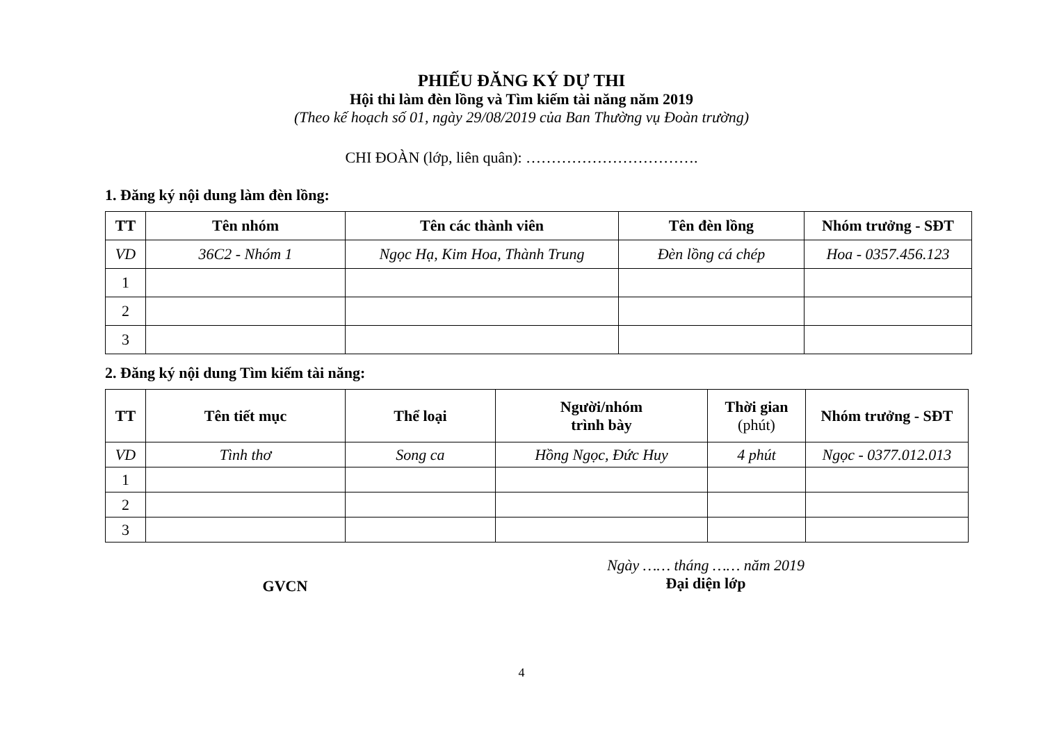PHIẾU ĐĂNG KÝ DỰ THI
Hội thi làm đèn lồng và Tìm kiếm tài năng năm 2019
(Theo kế hoạch số 01, ngày 29/08/2019 của Ban Thường vụ Đoàn trường)
CHI ĐOÀN (lớp, liên quân): …………………………….
1. Đăng ký nội dung làm đèn lồng:
| TT | Tên nhóm | Tên các thành viên | Tên đèn lồng | Nhóm trưởng - SĐT |
| --- | --- | --- | --- | --- |
| VD | 36C2 - Nhóm 1 | Ngọc Hạ, Kim Hoa, Thành Trung | Đèn lồng cá chép | Hoa - 0357.456.123 |
| 1 | | | | |
| 2 | | | | |
| 3 | | | | |
2. Đăng ký nội dung Tìm kiếm tài năng:
| TT | Tên tiết mục | Thể loại | Người/nhóm trình bày | Thời gian (phút) | Nhóm trưởng - SĐT |
| --- | --- | --- | --- | --- | --- |
| VD | Tình thơ | Song ca | Hồng Ngọc, Đức Huy | 4 phút | Ngọc - 0377.012.013 |
| 1 | | | | | |
| 2 | | | | | |
| 3 | | | | | |
GVCN
Ngày …… tháng …… năm 2019
Đại diện lớp
4